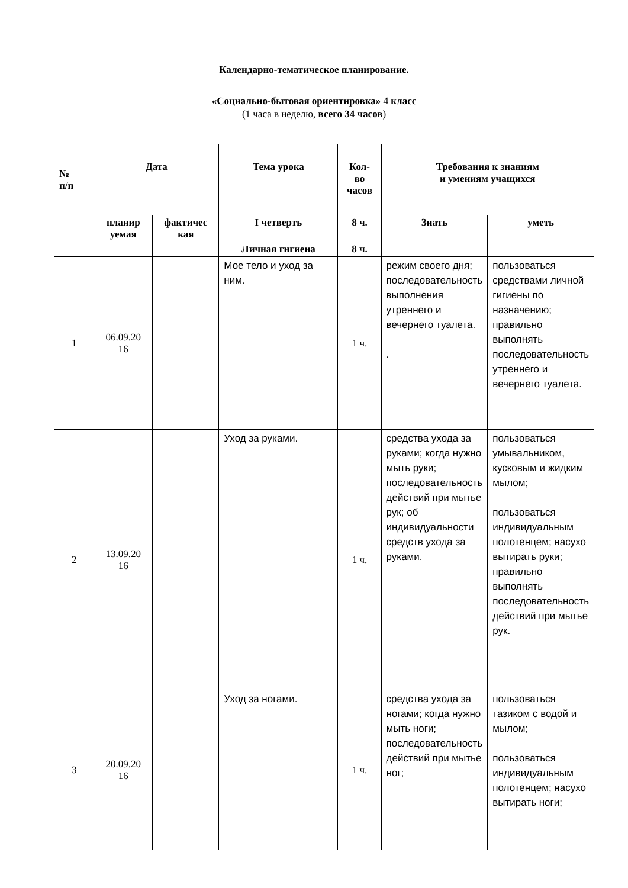Календарно-тематическое планирование.
«Социально-бытовая ориентировка» 4 класс
(1 часа в неделю, всего 34 часов)
| № п/п | Дата | | Тема урока | Кол- во часов | Требования к знаниям и умениям учащихся | |
| --- | --- | --- | --- | --- | --- | --- |
| | планир уемая | фактичес кая | I четверть | 8 ч. | Знать | уметь |
| | | | Личная гигиена | 8 ч. | | |
| 1 | 06.09.20 16 | | Мое тело и уход за ним. | 1 ч. | режим своего дня; последовательность выполнения утреннего и вечернего туалета. . | пользоваться средствами личной гигиены по назначению; правильно выполнять последовательность утреннего и вечернего туалета. |
| 2 | 13.09.20 16 | | Уход за руками. | 1 ч. | средства ухода за руками; когда нужно мыть руки; последовательность действий при мытье рук; об индивидуальности средств ухода за руками. | пользоваться умывальником, кусковым и жидким мылом; пользоваться индивидуальным полотенцем; насухо вытирать руки; правильно выполнять последовательность действий при мытье рук. |
| 3 | 20.09.20 16 | | Уход за ногами. | 1 ч. | средства ухода за ногами; когда нужно мыть ноги; последовательность действий при мытье ног; | пользоваться тазиком с водой и мылом; пользоваться индивидуальным полотенцем; насухо вытирать ноги; |